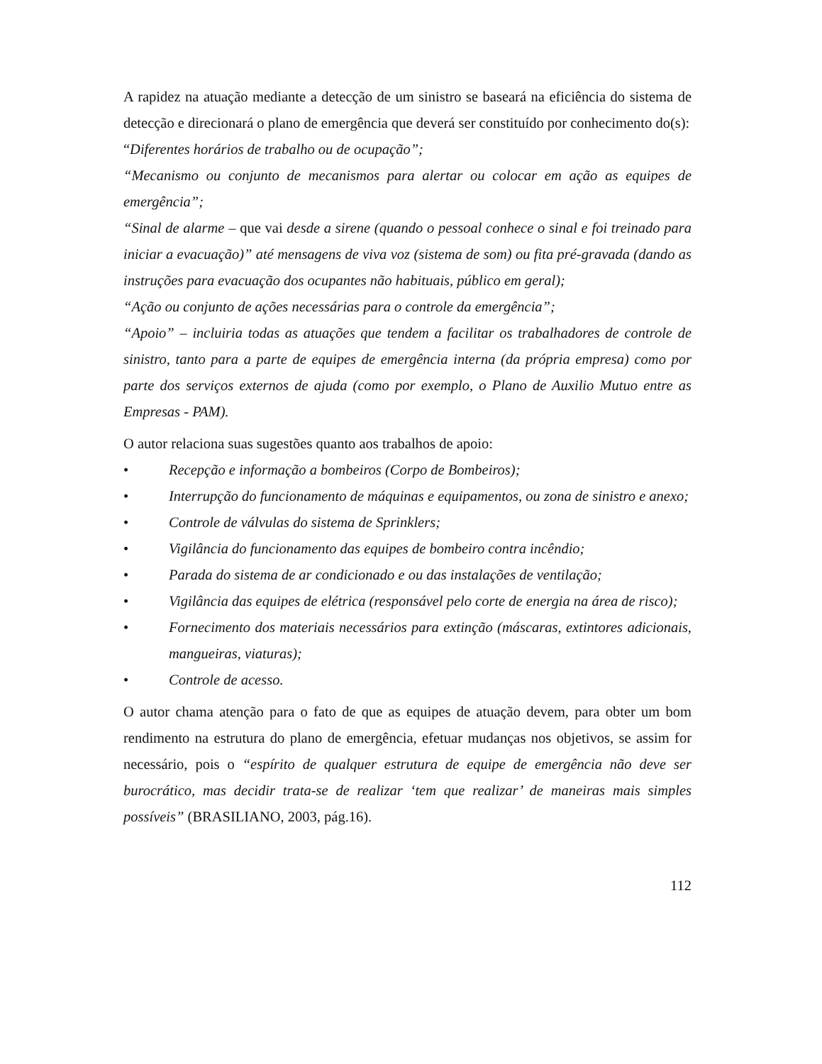A rapidez na atuação mediante a detecção de um sinistro se baseará na eficiência do sistema de detecção e direcionará o plano de emergência que deverá ser constituído por conhecimento do(s):
“Diferentes horários de trabalho ou de ocupação”;
“Mecanismo ou conjunto de mecanismos para alertar ou colocar em ação as equipes de emergência”;
“Sinal de alarme – que vai desde a sirene (quando o pessoal conhece o sinal e foi treinado para iniciar a evacuação)” até mensagens de viva voz (sistema de som) ou fita pré-gravada (dando as instruções para evacuação dos ocupantes não habituais, público em geral);
“Ação ou conjunto de ações necessárias para o controle da emergência”;
“Apoio” – incluiria todas as atuações que tendem a facilitar os trabalhadores de controle de sinistro, tanto para a parte de equipes de emergência interna (da própria empresa) como por parte dos serviços externos de ajuda (como por exemplo, o Plano de Auxilio Mutuo entre as Empresas - PAM).
O autor relaciona suas sugestões quanto aos trabalhos de apoio:
• Recepção e informação a bombeiros (Corpo de Bombeiros);
• Interrupção do funcionamento de máquinas e equipamentos, ou zona de sinistro e anexo;
• Controle de válvulas do sistema de Sprinklers;
• Vigilância do funcionamento das equipes de bombeiro contra incêndio;
• Parada do sistema de ar condicionado e ou das instalações de ventilação;
• Vigilância das equipes de elétrica (responsável pelo corte de energia na área de risco);
• Fornecimento dos materiais necessários para extinção (máscaras, extintores adicionais, mangueiras, viaturas);
• Controle de acesso.
O autor chama atenção para o fato de que as equipes de atuação devem, para obter um bom rendimento na estrutura do plano de emergência, efetuar mudanças nos objetivos, se assim for necessário, pois o “espírito de qualquer estrutura de equipe de emergência não deve ser burocrático, mas decidir trata-se de realizar ‘tem que realizar’ de maneiras mais simples possíveis” (BRASILIANO, 2003, pág.16).
112